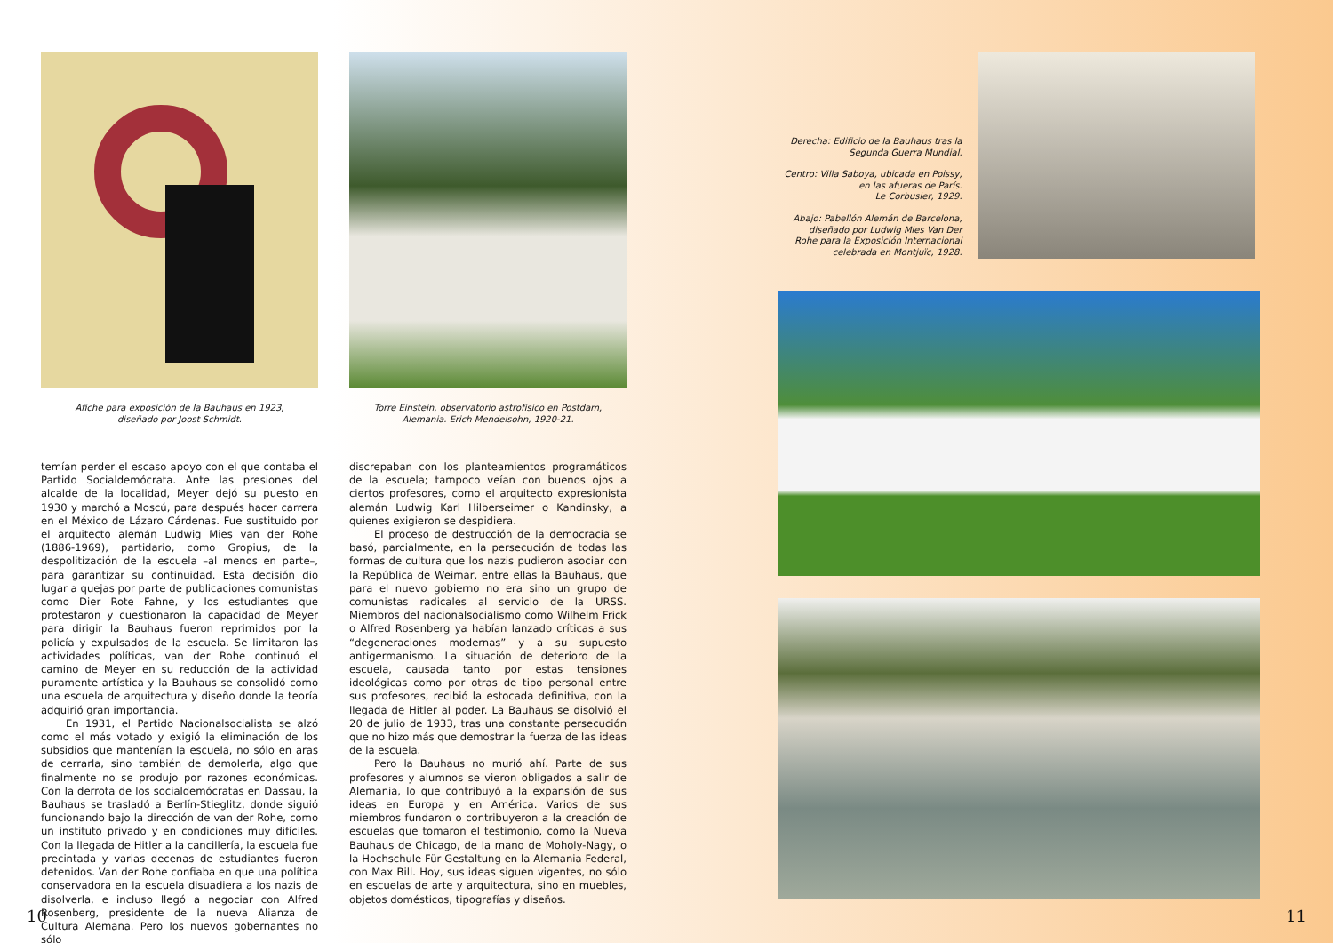Afiche para exposición de la Bauhaus en 1923,
diseñado por Joost Schmidt.
temían perder el escaso apoyo con el que contaba el Partido Socialdemócrata. Ante las presiones del alcalde de la localidad, Meyer dejó su puesto en 1930 y marchó a Moscú, para después hacer carrera en el México de Lázaro Cárdenas. Fue sustituido por el arquitecto alemán Ludwig Mies van der Rohe (1886-1969), partidario, como Gropius, de la despolitización de la escuela –al menos en parte–, para garantizar su continuidad. Esta decisión dio lugar a quejas por parte de publicaciones comunistas como Dier Rote Fahne, y los estudiantes que protestaron y cuestionaron la capacidad de Meyer para dirigir la Bauhaus fueron reprimidos por la policía y expulsados de la escuela. Se limitaron las actividades políticas, van der Rohe continuó el camino de Meyer en su reducción de la actividad puramente artística y la Bauhaus se consolidó como una escuela de arquitectura y diseño donde la teoría adquirió gran importancia.
En 1931, el Partido Nacionalsocialista se alzó como el más votado y exigió la eliminación de los subsidios que mantenían la escuela, no sólo en aras de cerrarla, sino también de demolerla, algo que finalmente no se produjo por razones económicas. Con la derrota de los socialdemócratas en Dassau, la Bauhaus se trasladó a Berlín-Stieglitz, donde siguió funcionando bajo la dirección de van der Rohe, como un instituto privado y en condiciones muy difíciles. Con la llegada de Hitler a la cancillería, la escuela fue precintada y varias decenas de estudiantes fueron detenidos. Van der Rohe confiaba en que una política conservadora en la escuela disuadiera a los nazis de disolverla, e incluso llegó a negociar con Alfred Rosenberg, presidente de la nueva Alianza de Cultura Alemana. Pero los nuevos gobernantes no sólo
Torre Einstein, observatorio astrofísico en Postdam,
Alemania. Erich Mendelsohn, 1920-21.
discrepaban con los planteamientos programáticos de la escuela; tampoco veían con buenos ojos a ciertos profesores, como el arquitecto expresionista alemán Ludwig Karl Hilberseimer o Kandinsky, a quienes exigieron se despidiera.
El proceso de destrucción de la democracia se basó, parcialmente, en la persecución de todas las formas de cultura que los nazis pudieron asociar con la República de Weimar, entre ellas la Bauhaus, que para el nuevo gobierno no era sino un grupo de comunistas radicales al servicio de la URSS. Miembros del nacionalsocialismo como Wilhelm Frick o Alfred Rosenberg ya habían lanzado críticas a sus “degeneraciones modernas” y a su supuesto antigermanismo. La situación de deterioro de la escuela, causada tanto por estas tensiones ideológicas como por otras de tipo personal entre sus profesores, recibió la estocada definitiva, con la llegada de Hitler al poder. La Bauhaus se disolvió el 20 de julio de 1933, tras una constante persecución que no hizo más que demostrar la fuerza de las ideas de la escuela.
Pero la Bauhaus no murió ahí. Parte de sus profesores y alumnos se vieron obligados a salir de Alemania, lo que contribuyó a la expansión de sus ideas en Europa y en América. Varios de sus miembros fundaron o contribuyeron a la creación de escuelas que tomaron el testimonio, como la Nueva Bauhaus de Chicago, de la mano de Moholy-Nagy, o la Hochschule Für Gestaltung en la Alemania Federal, con Max Bill. Hoy, sus ideas siguen vigentes, no sólo en escuelas de arte y arquitectura, sino en muebles, objetos domésticos, tipografías y diseños.
Derecha: Edificio de la Bauhaus tras la
Segunda Guerra Mundial.
Centro: Villa Saboya, ubicada en Poissy,
en las afueras de París.
Le Corbusier, 1929.
Abajo: Pabellón Alemán de Barcelona,
diseñado por Ludwig Mies Van Der
Rohe para la Exposición Internacional
celebrada en Montjuïc, 1928.
10 11